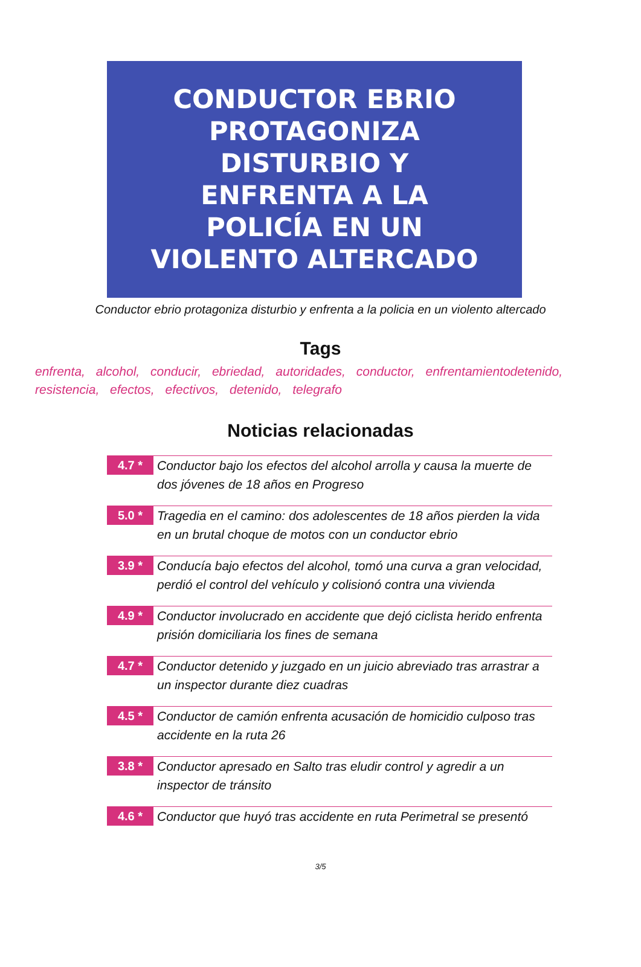CONDUCTOR EBRIO
PROTAGONIZA
DISTURBIO Y
ENFRENTA A LA
POLICÍA EN UN
VIOLENTO ALTERCADO
Conductor ebrio protagoniza disturbio y enfrenta a la policia en un violento altercado
Tags
enfrenta, alcohol, conducir, ebriedad, autoridades, conductor, enfrentamientodetenido, resistencia, efectos, efectivos, detenido, telegrafo
Noticias relacionadas
4.7 *
Conductor bajo los efectos del alcohol arrolla y causa la muerte de dos jóvenes de 18 años en Progreso
5.0 *
Tragedia en el camino: dos adolescentes de 18 años pierden la vida en un brutal choque de motos con un conductor ebrio
3.9 *
Conducía bajo efectos del alcohol, tomó una curva a gran velocidad, perdió el control del vehículo y colisionó contra una vivienda
4.9 *
Conductor involucrado en accidente que dejó ciclista herido enfrenta prisión domiciliaria los fines de semana
4.7 *
Conductor detenido y juzgado en un juicio abreviado tras arrastrar a un inspector durante diez cuadras
4.5 *
Conductor de camión enfrenta acusación de homicidio culposo tras accidente en la ruta 26
3.8 *
Conductor apresado en Salto tras eludir control y agredir a un inspector de tránsito
4.6 *
Conductor que huyó tras accidente en ruta Perimetral se presentó
3/5